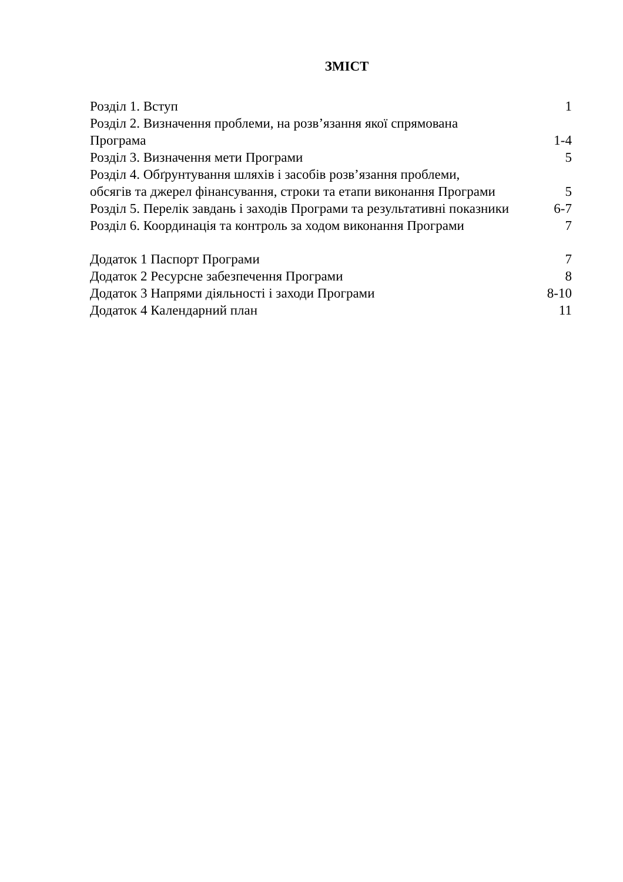ЗМІСТ
Розділ 1. Вступ 1
Розділ 2. Визначення проблеми, на розв’язання якої спрямована
Програма 1-4
Розділ 3. Визначення мети Програми 5
Розділ 4. Обґрунтування шляхів і засобів розв’язання проблеми,
обсягів та джерел фінансування, строки та етапи виконання Програми 5
Розділ 5. Перелік завдань і заходів Програми та результативні показники 6-7
Розділ 6. Координація та контроль за ходом виконання Програми 7
Додаток 1 Паспорт Програми 7
Додаток 2 Ресурсне забезпечення Програми 8
Додаток 3 Напрями діяльності і заходи Програми 8-10
Додаток 4 Календарний план 11